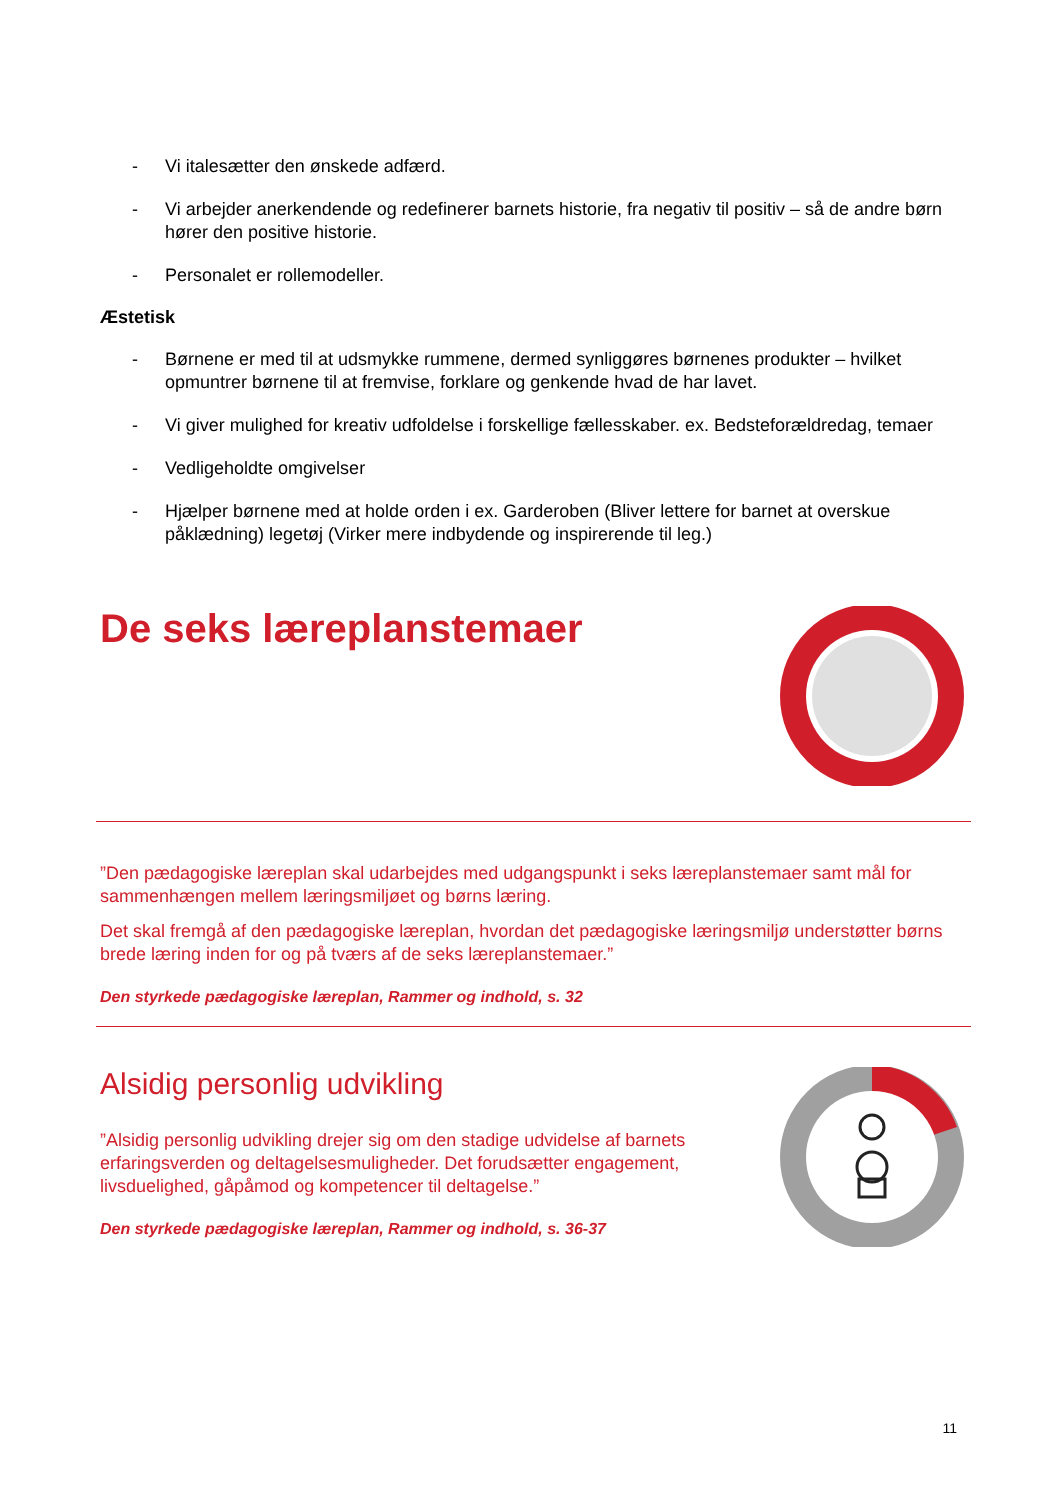- Vi italesætter den ønskede adfærd.
- Vi arbejder anerkendende og redefinerer barnets historie, fra negativ til positiv – så de andre børn hører den positive historie.
- Personalet er rollemodeller.
Æstetisk
- Børnene er med til at udsmykke rummene, dermed synliggøres børnenes produkter – hvilket opmuntrer børnene til at fremvise, forklare og genkende hvad de har lavet.
- Vi giver mulighed for kreativ udfoldelse i forskellige fællesskaber. ex. Bedsteforældredag, temaer
- Vedligeholdte omgivelser
- Hjælper børnene med at holde orden i ex. Garderoben (Bliver lettere for barnet at overskue påklædning) legetøj (Virker mere indbydende og inspirerende til leg.)
De seks læreplanstemaer
”Den pædagogiske læreplan skal udarbejdes med udgangspunkt i seks læreplanstemaer samt mål for sammenhængen mellem læringsmiljøet og børns læring.
Det skal fremgå af den pædagogiske læreplan, hvordan det pædagogiske læringsmiljø understøtter børns brede læring inden for og på tværs af de seks læreplanstemaer.”
Den styrkede pædagogiske læreplan, Rammer og indhold, s. 32
Alsidig personlig udvikling
”Alsidig personlig udvikling drejer sig om den stadige udvidelse af barnets erfaringsverden og deltagelsesmuligheder. Det forudsætter engagement, livsduelighed, gåpåmod og kompetencer til deltagelse.”
Den styrkede pædagogiske læreplan, Rammer og indhold, s. 36-37
11